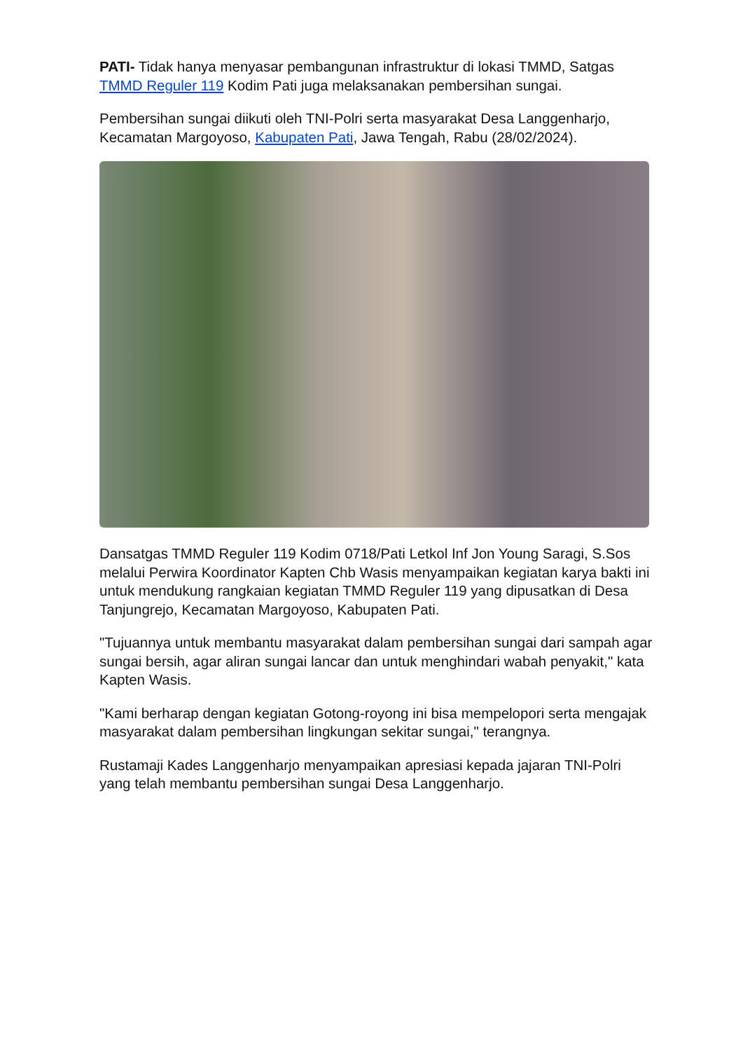PATI- Tidak hanya menyasar pembangunan infrastruktur di lokasi TMMD, Satgas TMMD Reguler 119 Kodim Pati juga melaksanakan pembersihan sungai.
Pembersihan sungai diikuti oleh TNI-Polri serta masyarakat Desa Langgenharjo, Kecamatan Margoyoso, Kabupaten Pati, Jawa Tengah, Rabu (28/02/2024).
Dansatgas TMMD Reguler 119 Kodim 0718/Pati Letkol Inf Jon Young Saragi, S.Sos melalui Perwira Koordinator Kapten Chb Wasis menyampaikan kegiatan karya bakti ini untuk mendukung rangkaian kegiatan TMMD Reguler 119 yang dipusatkan di Desa Tanjungrejo, Kecamatan Margoyoso, Kabupaten Pati.
"Tujuannya untuk membantu masyarakat dalam pembersihan sungai dari sampah agar sungai bersih, agar aliran sungai lancar dan untuk menghindari wabah penyakit," kata Kapten Wasis.
"Kami berharap dengan kegiatan Gotong-royong ini bisa mempelopori serta mengajak masyarakat dalam pembersihan lingkungan sekitar sungai," terangnya.
Rustamaji Kades Langgenharjo menyampaikan apresiasi kepada jajaran TNI-Polri yang telah membantu pembersihan sungai Desa Langgenharjo.